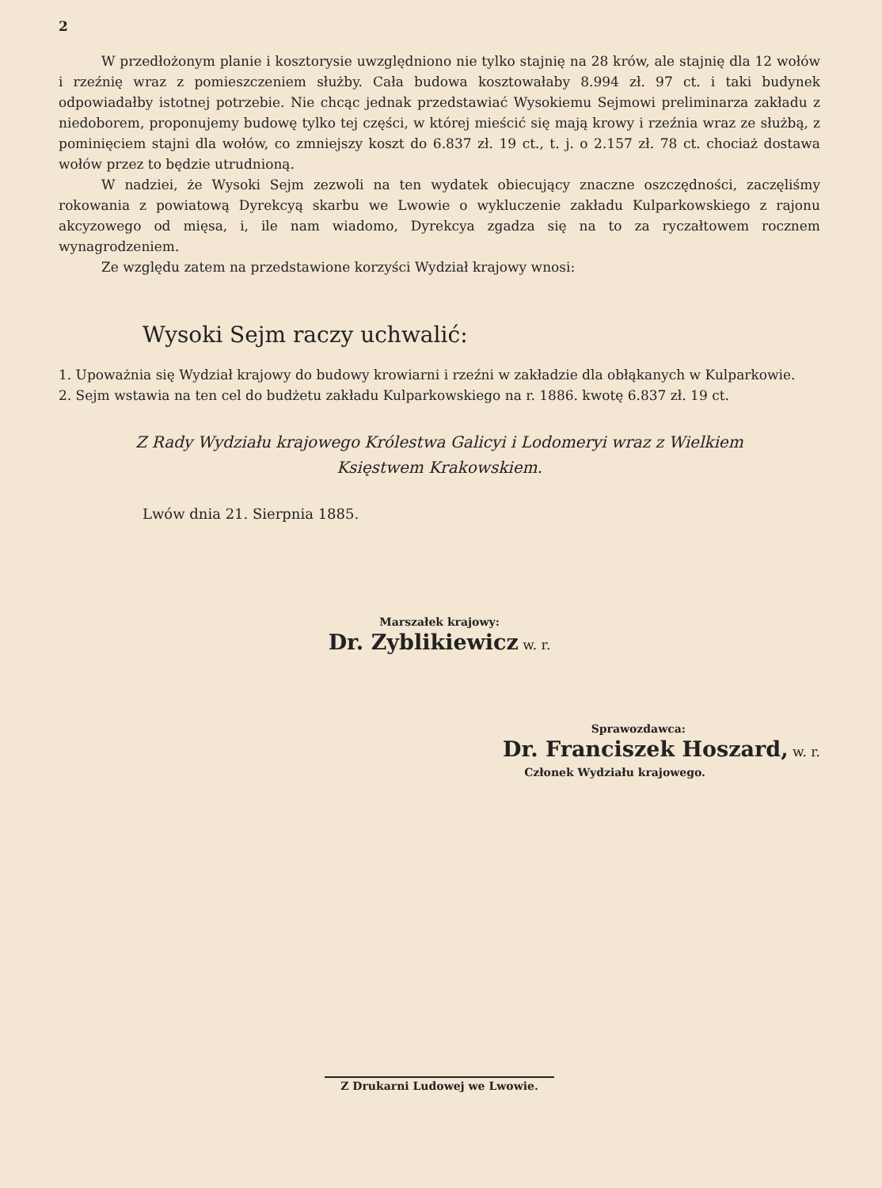2
W przedłożonym planie i kosztorysie uwzględniono nie tylko stajnię na 28 krów, ale stajnię dla 12 wołów i rzeźnię wraz z pomieszczeniem służby. Cała budowa kosztowałaby 8.994 zł. 97 ct. i taki budynek odpowiadałby istotnej potrzebie. Nie chcąc jednak przedstawiać Wysokiemu Sejmowi preliminarza zakładu z niedoborem, proponujemy budowę tylko tej części, w której mieścić się mają krowy i rzeźnia wraz ze służbą, z pominięciem stajni dla wołów, co zmniejszy koszt do 6.837 zł. 19 ct., t. j. o 2.157 zł. 78 ct. chociaż dostawa wołów przez to będzie utrudnioną.
W nadziei, że Wysoki Sejm zezwoli na ten wydatek obiecujący znaczne oszczędności, zaczęliśmy rokowania z powiatową Dyrekcyą skarbu we Lwowie o wykluczenie zakładu Kulparkowskiego z rajonu akcyzowego od mięsa, i, ile nam wiadomo, Dyrekcya zgadza się na to za ryczałtowem rocznem wynagrodzeniem.
Ze względu zatem na przedstawione korzyści Wydział krajowy wnosi:
Wysoki Sejm raczy uchwalić:
1. Upoważnia się Wydział krajowy do budowy krowiarni i rzeźni w zakładzie dla obłąkanych w Kulparkowie.
2. Sejm wstawia na ten cel do budżetu zakładu Kulparkowskiego na r. 1886. kwotę 6.837 zł. 19 ct.
Z Rady Wydziału krajowego Królestwa Galicyi i Lodomeryi wraz z Wielkiem
Księstwem Krakowskiem.
Lwów dnia 21. Sierpnia 1885.
Marszałek krajowy:
Dr. Zyblikiewicz w. r.
Sprawozdawca:
Dr. Franciszek Hoszard, w. r.
Członek Wydziału krajowego.
Z Drukarni Ludowej we Lwowie.